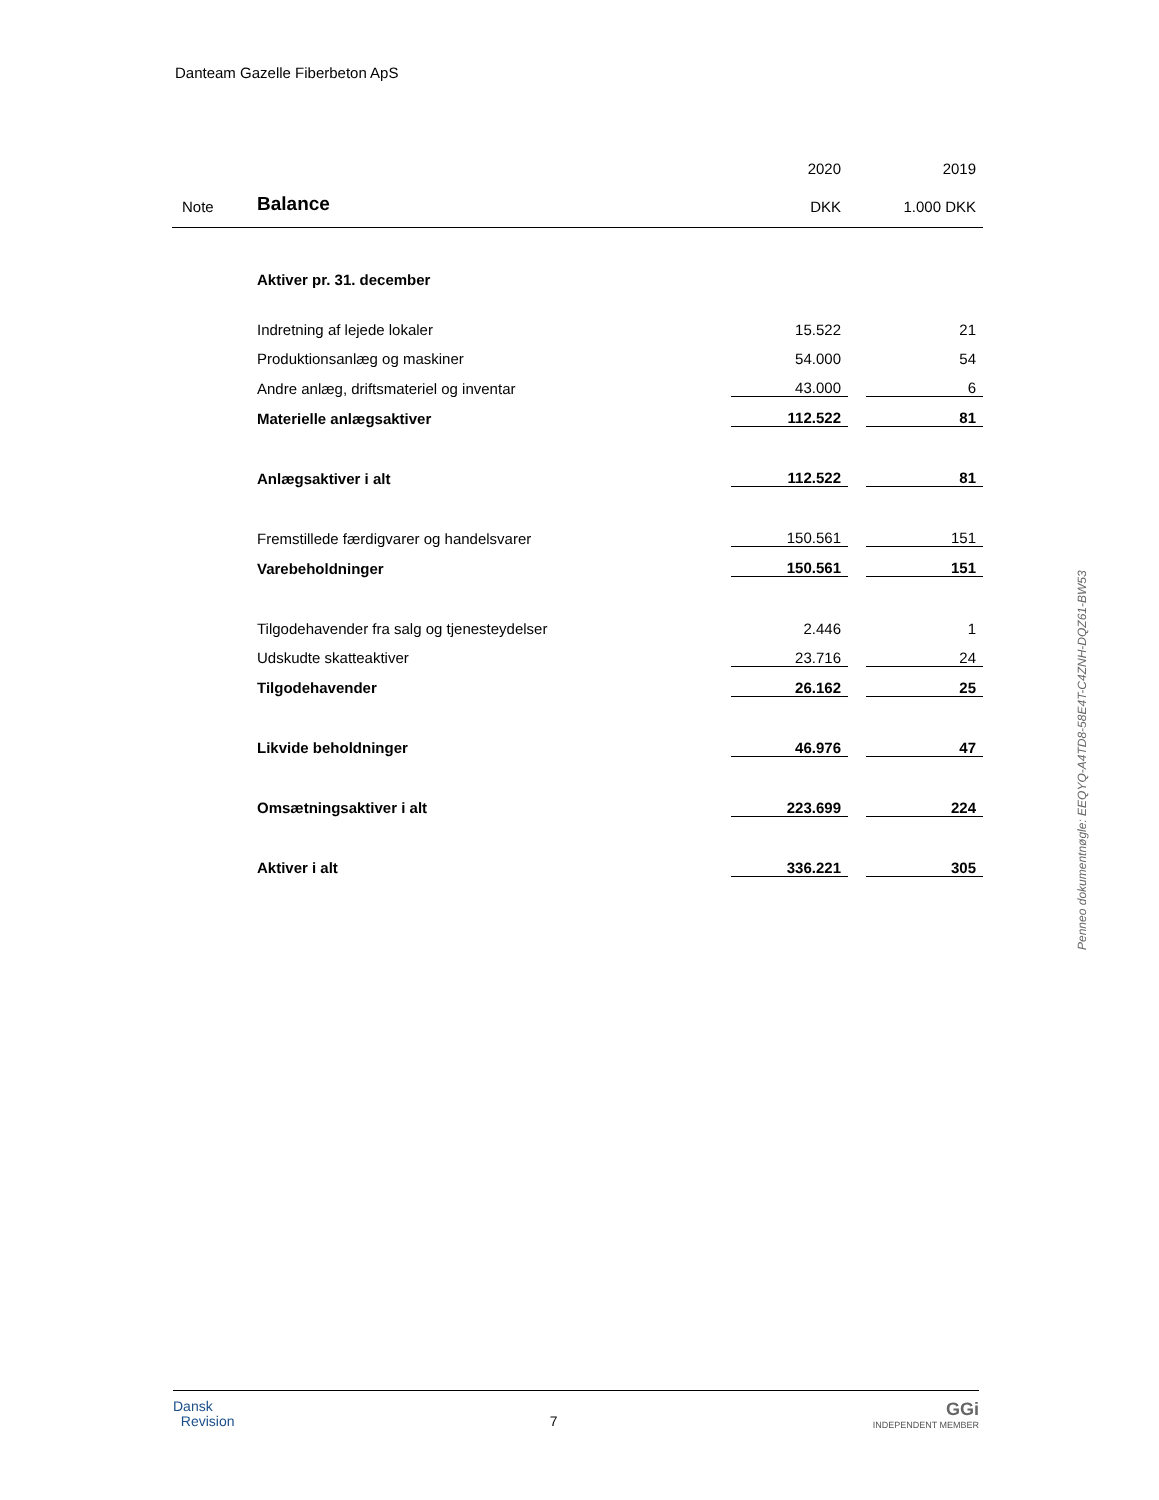Danteam Gazelle Fiberbeton ApS
| | | 2020 | | 2019 |
| Note | Balance | DKK | | 1.000 DKK |
| | Aktiver pr. 31. december | | | |
| | Indretning af lejede lokaler | 15.522 | | 21 |
| | Produktionsanlæg og maskiner | 54.000 | | 54 |
| | Andre anlæg, driftsmateriel og inventar | 43.000 | | 6 |
| | Materielle anlægsaktiver | 112.522 | | 81 |
| | Anlægsaktiver i alt | 112.522 | | 81 |
| | Fremstillede færdigvarer og handelsvarer | 150.561 | | 151 |
| | Varebeholdninger | 150.561 | | 151 |
| | Tilgodehavender fra salg og tjenesteydelser | 2.446 | | 1 |
| | Udskudte skatteaktiver | 23.716 | | 24 |
| | Tilgodehavender | 26.162 | | 25 |
| | Likvide beholdninger | 46.976 | | 47 |
| | Omsætningsaktiver i alt | 223.699 | | 224 |
| | Aktiver i alt | 336.221 | | 305 |
Penneo dokumentnøgle: EEQYQ-A4TD8-58E4T-C4ZNH-DQZ61-BW53
Dansk
Revision
7
GGi
INDEPENDENT MEMBER